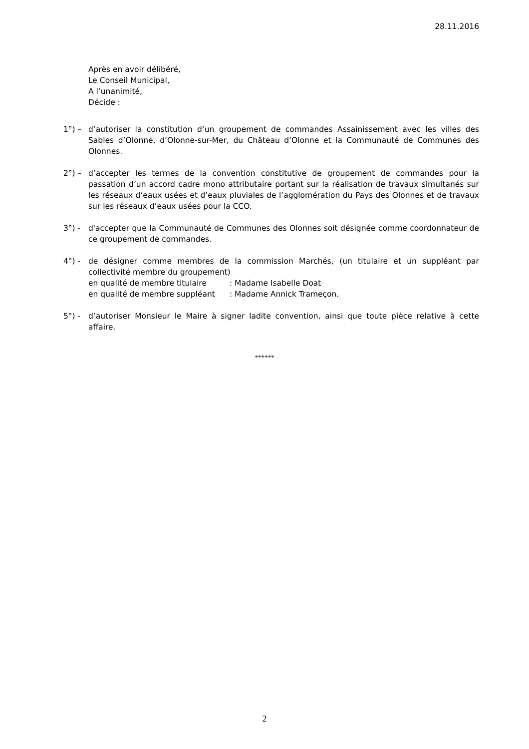28.11.2016
Après en avoir délibéré,
Le Conseil Municipal,
A l’unanimité,
Décide :
1°) – d’autoriser la constitution d’un groupement de commandes Assainissement avec les villes des Sables d’Olonne, d’Olonne-sur-Mer, du Château d’Olonne et la Communauté de Communes des Olonnes.
2°) – d’accepter les termes de la convention constitutive de groupement de commandes pour la passation d’un accord cadre mono attributaire portant sur la réalisation de travaux simultanés sur les réseaux d’eaux usées et d’eaux pluviales de l’agglomération du Pays des Olonnes et de travaux sur les réseaux d’eaux usées pour la CCO.
3°) - d'accepter que la Communauté de Communes des Olonnes soit désignée comme coordonnateur de ce groupement de commandes.
4°) - de désigner comme membres de la commission Marchés, (un titulaire et un suppléant par collectivité membre du groupement)
en qualité de membre titulaire : Madame Isabelle Doat
en qualité de membre suppléant : Madame Annick Trameçon.
5°) - d’autoriser Monsieur le Maire à signer ladite convention, ainsi que toute pièce relative à cette affaire.
******
2